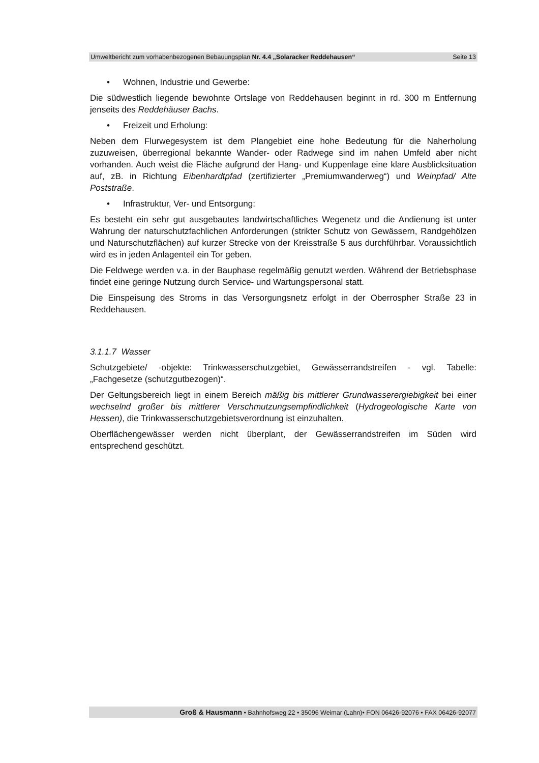Umweltbericht zum vorhabenbezogenen Bebauungsplan Nr. 4.4 „Solaracker Reddehausen“Seite 13
• Wohnen, Industrie und Gewerbe:
Die südwestlich liegende bewohnte Ortslage von Reddehausen beginnt in rd. 300 m Entfernung jenseits des Reddehäuser Bachs.
• Freizeit und Erholung:
Neben dem Flurwegesystem ist dem Plangebiet eine hohe Bedeutung für die Naherholung zuzuweisen, überregional bekannte Wander- oder Radwege sind im nahen Umfeld aber nicht vorhanden. Auch weist die Fläche aufgrund der Hang- und Kuppenlage eine klare Ausblicksituation auf, zB. in Richtung Eibenhardtpfad (zertifizierter „Premiumwanderweg“) und Weinpfad/ Alte Poststraße.
• Infrastruktur, Ver- und Entsorgung:
Es besteht ein sehr gut ausgebautes landwirtschaftliches Wegenetz und die Andienung ist unter Wahrung der naturschutzfachlichen Anforderungen (strikter Schutz von Gewässern, Randgehölzen und Naturschutzflächen) auf kurzer Strecke von der Kreisstraße 5 aus durchführbar. Voraussichtlich wird es in jeden Anlagenteil ein Tor geben.
Die Feldwege werden v.a. in der Bauphase regelmäßig genutzt werden. Während der Betriebsphase findet eine geringe Nutzung durch Service- und Wartungspersonal statt.
Die Einspeisung des Stroms in das Versorgungsnetz erfolgt in der Oberrospher Straße 23 in Reddehausen.
3.1.1.7 Wasser
Schutzgebiete/ -objekte: Trinkwasserschutzgebiet, Gewässerrandstreifen - vgl. Tabelle: „Fachgesetze (schutzgutbezogen)“.
Der Geltungsbereich liegt in einem Bereich mäßig bis mittlerer Grundwasserergiebigkeit bei einer wechselnd großer bis mittlerer Verschmutzungsempfindlichkeit (Hydrogeologische Karte von Hessen), die Trinkwasserschutzgebietsverordnung ist einzuhalten.
Oberflächengewässer werden nicht überplant, der Gewässerrandstreifen im Süden wird entsprechend geschützt.
Groß & Hausmann • Bahnhofsweg 22 • 35096 Weimar (Lahn)• FON 06426-92076 • FAX 06426-92077